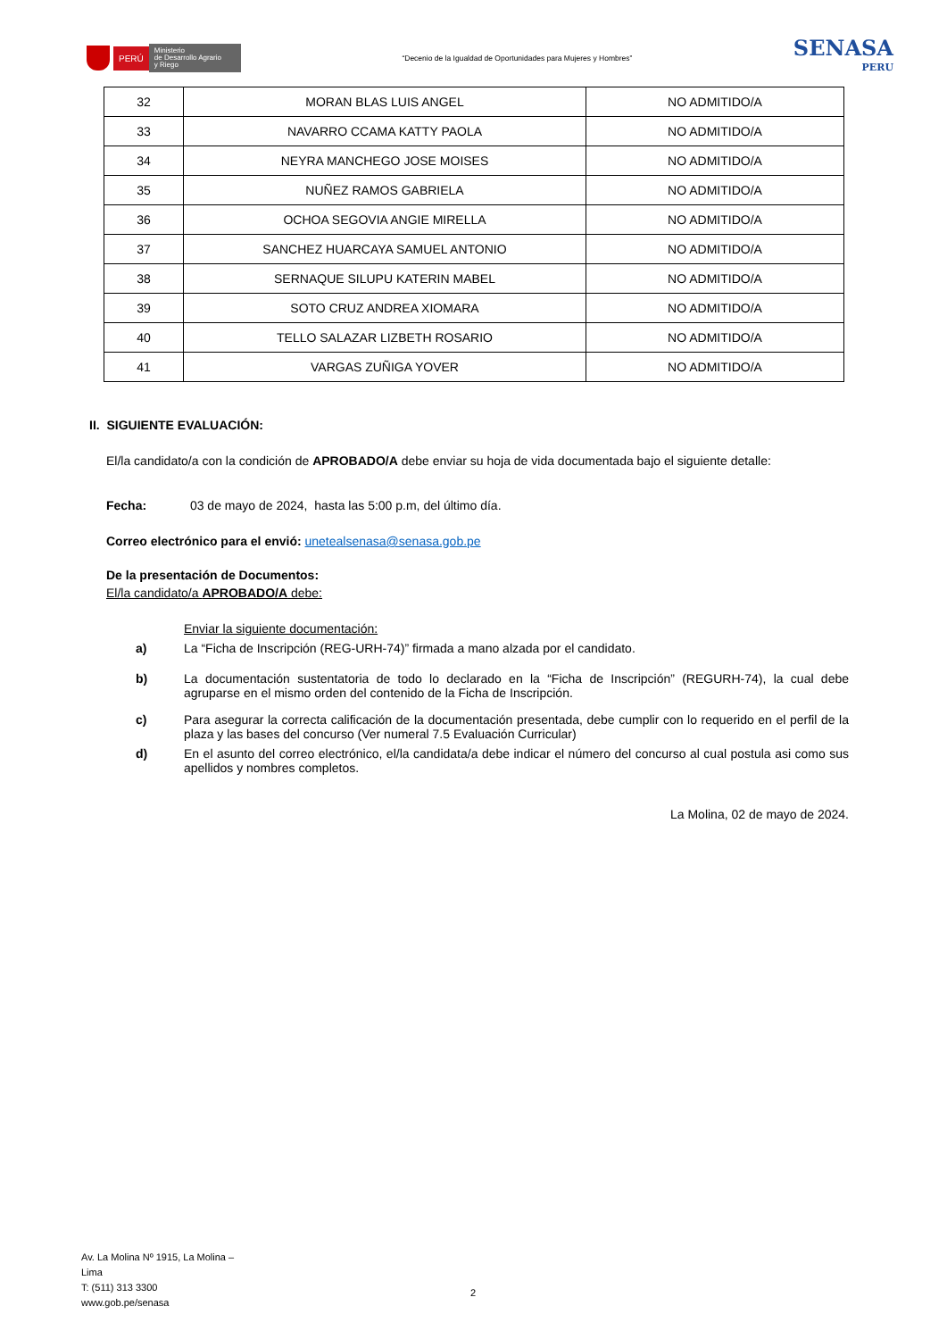PERÚ Ministerio
de Desarrollo Agrario
y Riego
“Decenio de la Igualdad de Oportunidades para Mujeres y Hombres”
SENASA
PERU
| 32 | MORAN BLAS LUIS ANGEL | NO ADMITIDO/A |
| 33 | NAVARRO CCAMA KATTY PAOLA | NO ADMITIDO/A |
| 34 | NEYRA MANCHEGO JOSE MOISES | NO ADMITIDO/A |
| 35 | NUÑEZ RAMOS GABRIELA | NO ADMITIDO/A |
| 36 | OCHOA SEGOVIA ANGIE MIRELLA | NO ADMITIDO/A |
| 37 | SANCHEZ HUARCAYA SAMUEL ANTONIO | NO ADMITIDO/A |
| 38 | SERNAQUE SILUPU KATERIN MABEL | NO ADMITIDO/A |
| 39 | SOTO CRUZ ANDREA XIOMARA | NO ADMITIDO/A |
| 40 | TELLO SALAZAR LIZBETH ROSARIO | NO ADMITIDO/A |
| 41 | VARGAS ZUÑIGA YOVER | NO ADMITIDO/A |
II. SIGUIENTE EVALUACIÓN:
El/la candidato/a con la condición de APROBADO/A debe enviar su hoja de vida documentada bajo el siguiente detalle:
Fecha: 03 de mayo de 2024, hasta las 5:00 p.m, del último día.
Correo electrónico para el envió: unetealsenasa@senasa.gob.pe
De la presentación de Documentos:
El/la candidato/a APROBADO/A debe:
Enviar la siguiente documentación:
a) La “Ficha de Inscripción (REG-URH-74)” firmada a mano alzada por el candidato.
b) La documentación sustentatoria de todo lo declarado en la “Ficha de Inscripción” (REGURH-74), la cual debe agruparse en el mismo orden del contenido de la Ficha de Inscripción.
c) Para asegurar la correcta calificación de la documentación presentada, debe cumplir con lo requerido en el perfil de la plaza y las bases del concurso (Ver numeral 7.5 Evaluación Curricular)
d) En el asunto del correo electrónico, el/la candidata/a debe indicar el número del concurso al cual postula asi como sus apellidos y nombres completos.
La Molina, 02 de mayo de 2024.
Av. La Molina Nº 1915, La Molina – Lima
T: (511) 313 3300
www.gob.pe/senasa
2